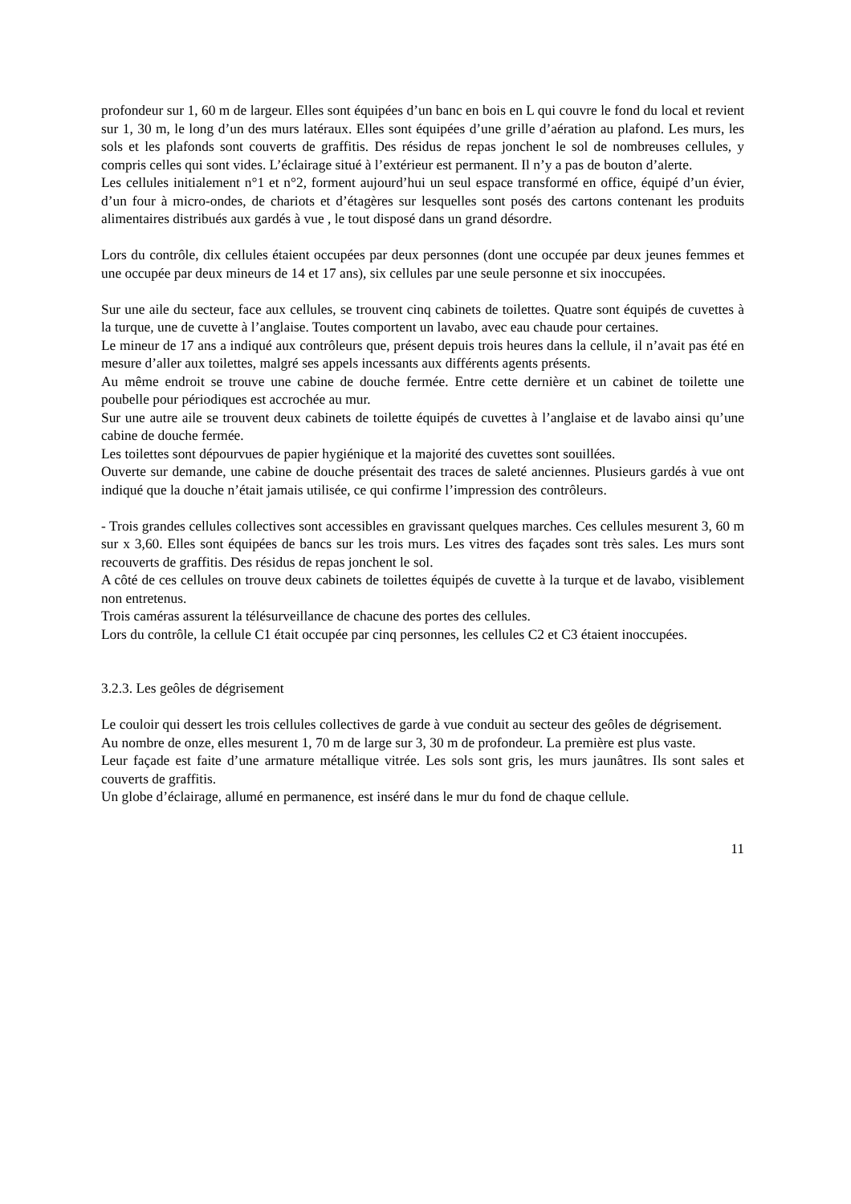profondeur sur 1, 60 m de largeur. Elles sont équipées d’un banc en bois en L qui couvre le fond du local et revient sur 1, 30 m, le long d’un des murs latéraux. Elles sont équipées d’une grille d’aération au plafond. Les murs, les sols et les plafonds sont couverts de graffitis. Des résidus de repas jonchent le sol de nombreuses cellules, y compris celles qui sont vides. L’éclairage situé à l’extérieur est permanent. Il n’y a pas de bouton d’alerte.
Les cellules initialement n°1 et n°2, forment aujourd’hui un seul espace transformé en office, équipé d’un évier, d’un four à micro-ondes, de chariots et d’étagères sur lesquelles sont posés des cartons contenant les produits alimentaires distribués aux gardés à vue , le tout disposé dans un grand désordre.
Lors du contrôle, dix cellules étaient occupées par deux personnes (dont une occupée par deux jeunes femmes et une occupée par deux mineurs de 14 et 17 ans), six cellules par une seule personne et six inoccupées.
Sur une aile du secteur, face aux cellules, se trouvent cinq cabinets de toilettes. Quatre sont équipés de cuvettes à la turque, une de cuvette à l’anglaise. Toutes comportent un lavabo, avec eau chaude pour certaines.
Le mineur de 17 ans a indiqué aux contrôleurs que, présent depuis trois heures dans la cellule, il n’avait pas été en mesure d’aller aux toilettes, malgré ses appels incessants aux différents agents présents.
Au même endroit se trouve une cabine de douche fermée. Entre cette dernière et un cabinet de toilette une poubelle pour périodiques est accrochée au mur.
Sur une autre aile se trouvent deux cabinets de toilette équipés de cuvettes à l’anglaise et de lavabo ainsi qu’une cabine de douche fermée.
Les toilettes sont dépourvues de papier hygiénique et la majorité des cuvettes sont souillées.
Ouverte sur demande, une cabine de douche présentait des traces de saleté anciennes. Plusieurs gardés à vue ont indiqué que la douche n’était jamais utilisée, ce qui confirme l’impression des contrôleurs.
- Trois grandes cellules collectives sont accessibles en gravissant quelques marches. Ces cellules mesurent 3, 60 m sur x 3,60. Elles sont équipées de bancs sur les trois murs. Les vitres des façades sont très sales. Les murs sont recouverts de graffitis. Des résidus de repas jonchent le sol.
A côté de ces cellules on trouve deux cabinets de toilettes équipés de cuvette à la turque et de lavabo, visiblement non entretenus.
Trois caméras assurent la télésurveillance de chacune des portes des cellules.
Lors du contrôle, la cellule C1 était occupée par cinq personnes, les cellules C2 et C3 étaient inoccupées.
3.2.3. Les geôles de dégrisement
Le couloir qui dessert les trois cellules collectives de garde à vue conduit au secteur des geôles de dégrisement.
Au nombre de onze, elles mesurent 1, 70 m de large sur 3, 30 m de profondeur. La première est plus vaste.
Leur façade est faite d’une armature métallique vitrée. Les sols sont gris, les murs jaunâtres. Ils sont sales et couverts de graffitis.
Un globe d’éclairage, allumé en permanence, est inséré dans le mur du fond de chaque cellule.
11